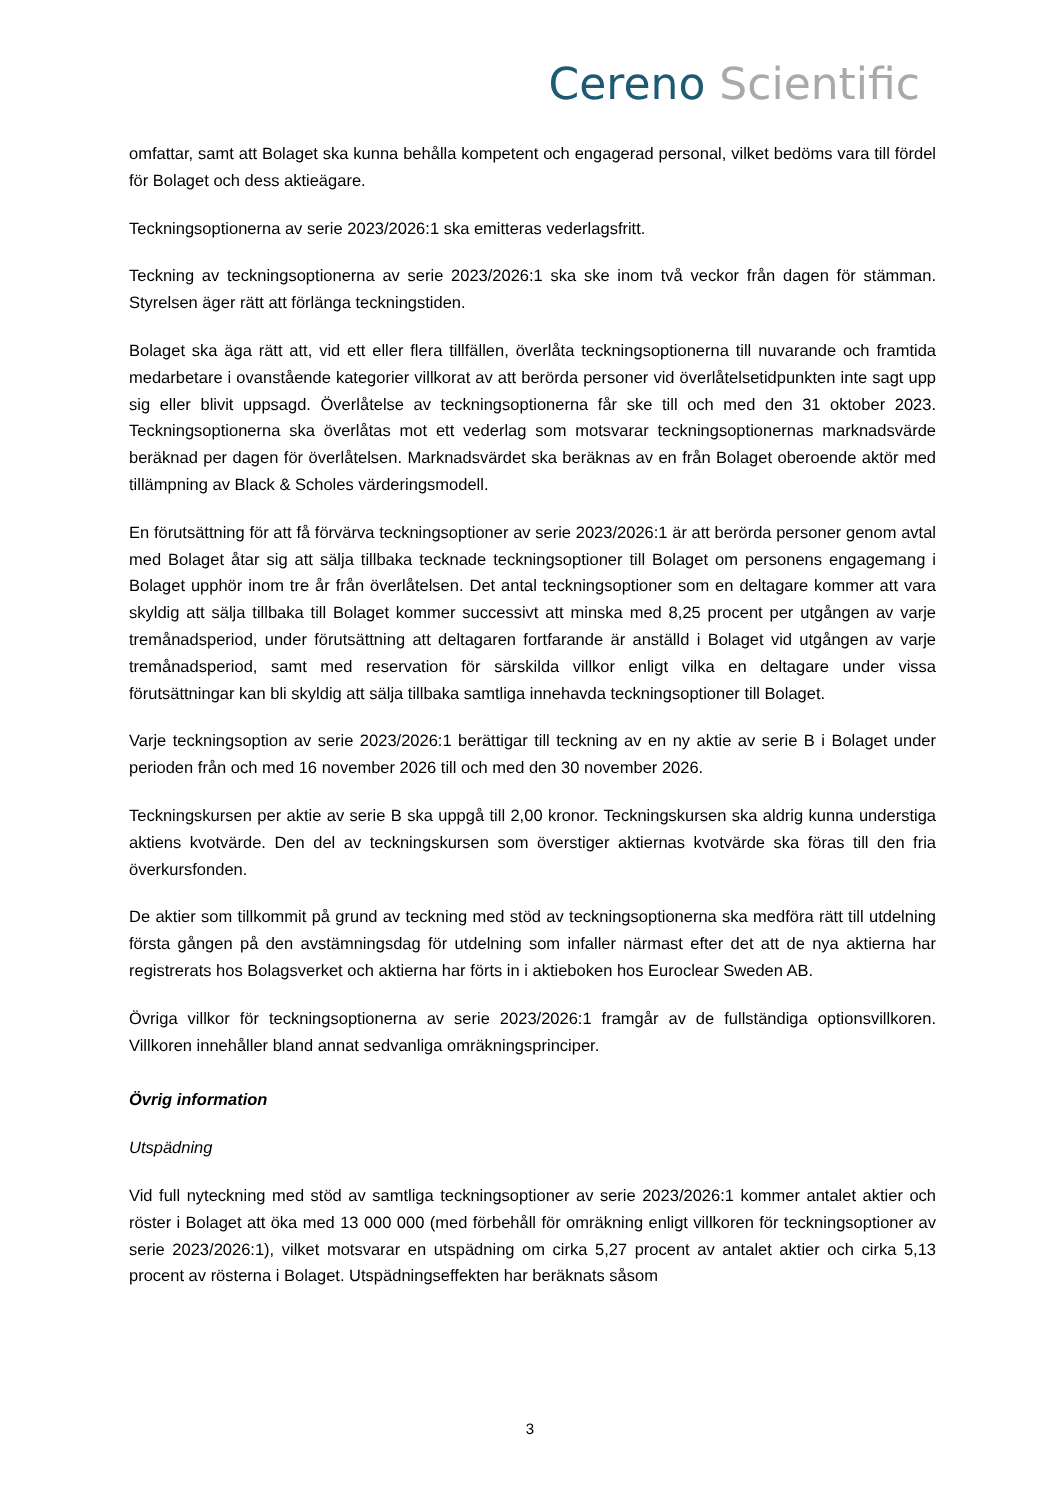Cereno Scientific
omfattar, samt att Bolaget ska kunna behålla kompetent och engagerad personal, vilket bedöms vara till fördel för Bolaget och dess aktieägare.
Teckningsoptionerna av serie 2023/2026:1 ska emitteras vederlagsfritt.
Teckning av teckningsoptionerna av serie 2023/2026:1 ska ske inom två veckor från dagen för stämman. Styrelsen äger rätt att förlänga teckningstiden.
Bolaget ska äga rätt att, vid ett eller flera tillfällen, överlåta teckningsoptionerna till nuvarande och framtida medarbetare i ovanstående kategorier villkorat av att berörda personer vid överlåtelsetidpunkten inte sagt upp sig eller blivit uppsagd. Överlåtelse av teckningsoptionerna får ske till och med den 31 oktober 2023. Teckningsoptionerna ska överlåtas mot ett vederlag som motsvarar teckningsoptionernas marknadsvärde beräknad per dagen för överlåtelsen. Marknadsvärdet ska beräknas av en från Bolaget oberoende aktör med tillämpning av Black & Scholes värderingsmodell.
En förutsättning för att få förvärva teckningsoptioner av serie 2023/2026:1 är att berörda personer genom avtal med Bolaget åtar sig att sälja tillbaka tecknade teckningsoptioner till Bolaget om personens engagemang i Bolaget upphör inom tre år från överlåtelsen. Det antal teckningsoptioner som en deltagare kommer att vara skyldig att sälja tillbaka till Bolaget kommer successivt att minska med 8,25 procent per utgången av varje tremånadsperiod, under förutsättning att deltagaren fortfarande är anställd i Bolaget vid utgången av varje tremånadsperiod, samt med reservation för särskilda villkor enligt vilka en deltagare under vissa förutsättningar kan bli skyldig att sälja tillbaka samtliga innehavda teckningsoptioner till Bolaget.
Varje teckningsoption av serie 2023/2026:1 berättigar till teckning av en ny aktie av serie B i Bolaget under perioden från och med 16 november 2026 till och med den 30 november 2026.
Teckningskursen per aktie av serie B ska uppgå till 2,00 kronor. Teckningskursen ska aldrig kunna understiga aktiens kvotvärde. Den del av teckningskursen som överstiger aktiernas kvotvärde ska föras till den fria överkursfonden.
De aktier som tillkommit på grund av teckning med stöd av teckningsoptionerna ska medföra rätt till utdelning första gången på den avstämningsdag för utdelning som infaller närmast efter det att de nya aktierna har registrerats hos Bolagsverket och aktierna har förts in i aktieboken hos Euroclear Sweden AB.
Övriga villkor för teckningsoptionerna av serie 2023/2026:1 framgår av de fullständiga optionsvillkoren. Villkoren innehåller bland annat sedvanliga omräkningsprinciper.
Övrig information
Utspädning
Vid full nyteckning med stöd av samtliga teckningsoptioner av serie 2023/2026:1 kommer antalet aktier och röster i Bolaget att öka med 13 000 000 (med förbehåll för omräkning enligt villkoren för teckningsoptioner av serie 2023/2026:1), vilket motsvarar en utspädning om cirka 5,27 procent av antalet aktier och cirka 5,13 procent av rösterna i Bolaget. Utspädningseffekten har beräknats såsom
3